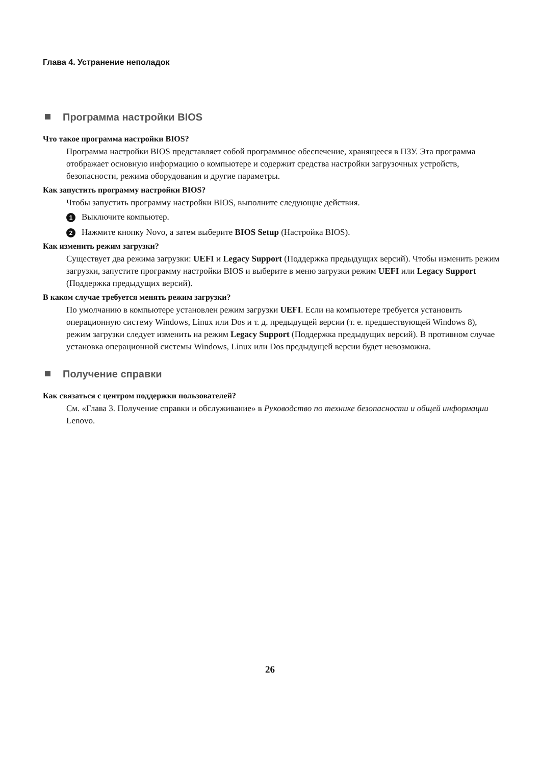Глава 4. Устранение неполадок
Программа настройки BIOS
Что такое программа настройки BIOS?
Программа настройки BIOS представляет собой программное обеспечение, хранящееся в ПЗУ. Эта программа отображает основную информацию о компьютере и содержит средства настройки загрузочных устройств, безопасности, режима оборудования и другие параметры.
Как запустить программу настройки BIOS?
Чтобы запустить программу настройки BIOS, выполните следующие действия.
1 Выключите компьютер.
2 Нажмите кнопку Novo, а затем выберите BIOS Setup (Настройка BIOS).
Как изменить режим загрузки?
Существует два режима загрузки: UEFI и Legacy Support (Поддержка предыдущих версий). Чтобы изменить режим загрузки, запустите программу настройки BIOS и выберите в меню загрузки режим UEFI или Legacy Support (Поддержка предыдущих версий).
В каком случае требуется менять режим загрузки?
По умолчанию в компьютере установлен режим загрузки UEFI. Если на компьютере требуется установить операционную систему Windows, Linux или Dos и т. д. предыдущей версии (т. е. предшествующей Windows 8), режим загрузки следует изменить на режим Legacy Support (Поддержка предыдущих версий). В противном случае установка операционной системы Windows, Linux или Dos предыдущей версии будет невозможна.
Получение справки
Как связаться с центром поддержки пользователей?
См. «Глава 3. Получение справки и обслуживание» в Руководство по технике безопасности и общей информации Lenovo.
26